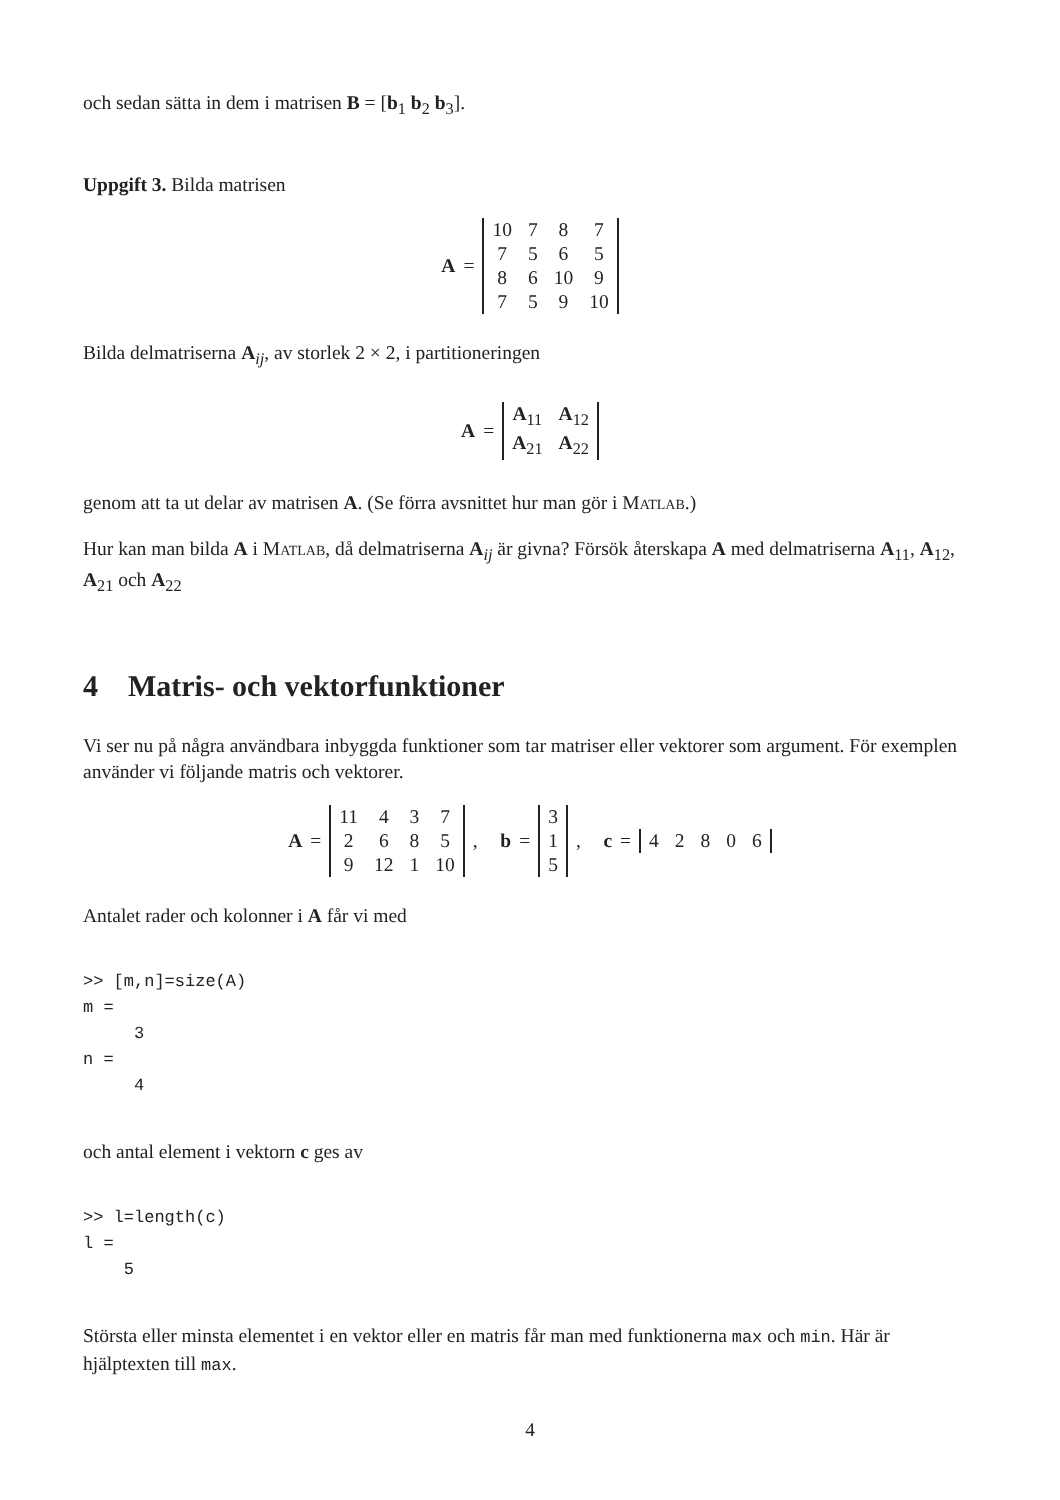och sedan sätta in dem i matrisen B = [b<sub>1</sub> b<sub>2</sub> b<sub>3</sub>].
Uppgift 3. Bilda matrisen
A =
| 10 | 7 | 8 | 7 |
| 7 | 5 | 6 | 5 |
| 8 | 6 | 10 | 9 |
| 7 | 5 | 9 | 10 |
Bilda delmatriserna A<sub>ij</sub>, av storlek 2 × 2, i partitioneringen
A =
| A<sub>11</sub> | A<sub>12</sub> |
| A<sub>21</sub> | A<sub>22</sub> |
genom att ta ut delar av matrisen A. (Se förra avsnittet hur man gör i Matlab.)
Hur kan man bilda A i Matlab, då delmatriserna A<sub>ij</sub> är givna? Försök återskapa A med delmatriserna A<sub>11</sub>, A<sub>12</sub>, A<sub>21</sub> och A<sub>22</sub>
4 Matris- och vektorfunktioner
Vi ser nu på några användbara inbyggda funktioner som tar matriser eller vektorer som argument. För exemplen använder vi följande matris och vektorer.
A =
| 11 | 4 | 3 | 7 |
| 2 | 6 | 8 | 5 |
| 9 | 12 | 1 | 10 |
, b =
| 3 |
| 1 |
| 5 |
, c =
| 4 | 2 | 8 | 0 | 6 |
Antalet rader och kolonner i A får vi med
>> [m,n]=size(A)
m =
     3
n =
     4
och antal element i vektorn c ges av
>> l=length(c)
l =
    5
Största eller minsta elementet i en vektor eller en matris får man med funktionerna max och min. Här är hjälptexten till max.
4